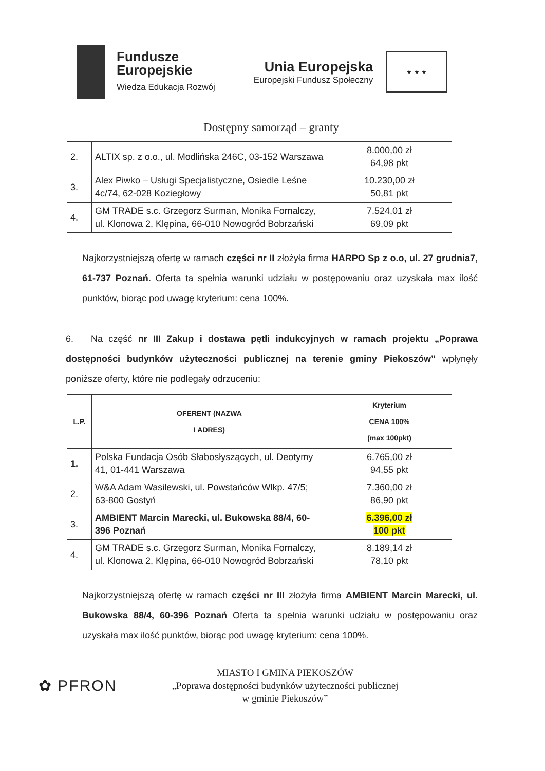Fundusze
Europejskie
Wiedza Edukacja Rozwój
Unia Europejska
Europejski Fundusz Społeczny
★ ★ ★
Dostępny samorząd – granty
| 2. | ALTIX sp. z o.o., ul. Modlińska 246C, 03-152 Warszawa | 8.000,00 zł 64,98 pkt |
| 3. | Alex Piwko – Usługi Specjalistyczne, Osiedle Leśne 4c/74, 62-028 Koziegłowy | 10.230,00 zł 50,81 pkt |
| 4. | GM TRADE s.c. Grzegorz Surman, Monika Fornalczy, ul. Klonowa 2, Klępina, 66-010 Nowogród Bobrzański | 7.524,01 zł 69,09 pkt |
Najkorzystniejszą ofertę w ramach części nr II złożyła firma HARPO Sp z o.o, ul. 27 grudnia7, 61-737 Poznań. Oferta ta spełnia warunki udziału w postępowaniu oraz uzyskała max ilość punktów, biorąc pod uwagę kryterium: cena 100%.
6. Na część nr III Zakup i dostawa pętli indukcyjnych w ramach projektu „Poprawa dostępności budynków użyteczności publicznej na terenie gminy Piekoszów” wpłynęły poniższe oferty, które nie podlegały odrzuceniu:
| L.P. | OFERENT (NAZWA I ADRES) | Kryterium CENA 100% (max 100pkt) |
| --- | --- | --- |
| 1. | Polska Fundacja Osób Słabosłyszących, ul. Deotymy 41, 01-441 Warszawa | 6.765,00 zł 94,55 pkt |
| 2. | W&A Adam Wasilewski, ul. Powstańców Wlkp. 47/5; 63-800 Gostyń | 7.360,00 zł 86,90 pkt |
| 3. | AMBIENT Marcin Marecki, ul. Bukowska 88/4, 60-396 Poznań | 6.396,00 zł 100 pkt |
| 4. | GM TRADE s.c. Grzegorz Surman, Monika Fornalczy, ul. Klonowa 2, Klępina, 66-010 Nowogród Bobrzański | 8.189,14 zł 78,10 pkt |
Najkorzystniejszą ofertę w ramach części nr III złożyła firma AMBIENT Marcin Marecki, ul. Bukowska 88/4, 60-396 Poznań Oferta ta spełnia warunki udziału w postępowaniu oraz uzyskała max ilość punktów, biorąc pod uwagę kryterium: cena 100%.
✿ PFRON
MIASTO I GMINA PIEKOSZÓW
„Poprawa dostępności budynków użyteczności publicznej
w gminie Piekoszów”